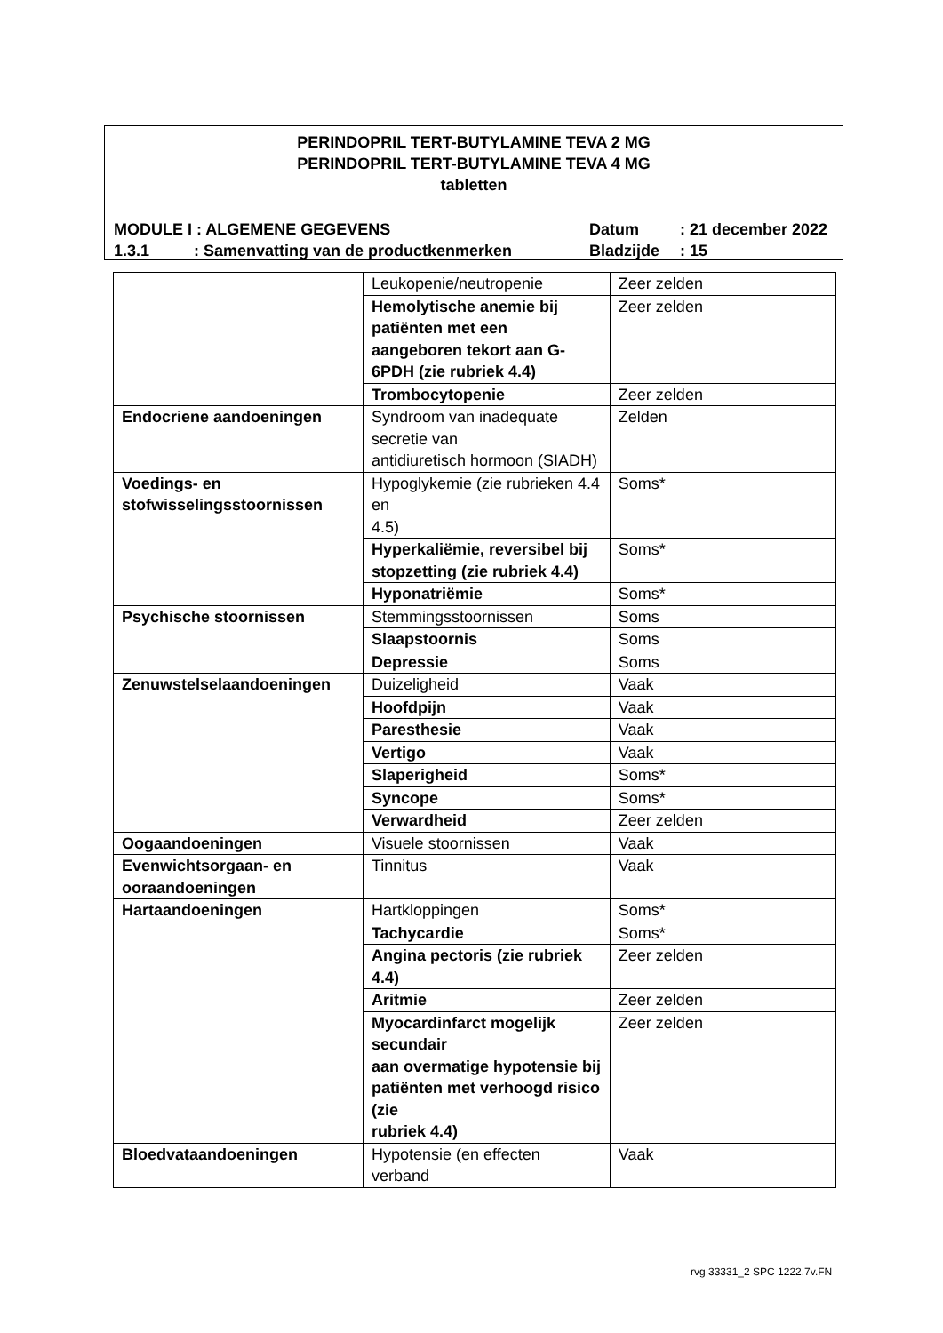PERINDOPRIL TERT-BUTYLAMINE TEVA 2 MG
PERINDOPRIL TERT-BUTYLAMINE TEVA 4 MG
tabletten
MODULE I : ALGEMENE GEGEVENS Datum: 21 december 2022 1.3.1: Samenvatting van de productkenmerken Bladzijde: 15
| | Leukopenie/neutropenie | Zeer zelden |
| | Hemolytische anemie bij patiënten met een aangeboren tekort aan G-6PDH (zie rubriek 4.4) | Zeer zelden |
| | Trombocytopenie | Zeer zelden |
| Endocriene aandoeningen | Syndroom van inadequate secretie van antidiuretisch hormoon (SIADH) | Zelden |
| Voedings- en stofwisselingsstoornissen | Hypoglykemie (zie rubrieken 4.4 en 4.5) | Soms* |
| | Hyperkaliëmie, reversibel bij stopzetting (zie rubriek 4.4) | Soms* |
| | Hyponatriëmie | Soms* |
| Psychische stoornissen | Stemmingsstoornissen | Soms |
| | Slaapstoornis | Soms |
| | Depressie | Soms |
| Zenuwstelselaandoeningen | Duizeligheid | Vaak |
| | Hoofdpijn | Vaak |
| | Paresthesie | Vaak |
| | Vertigo | Vaak |
| | Slaperigheid | Soms* |
| | Syncope | Soms* |
| | Verwardheid | Zeer zelden |
| Oogaandoeningen | Visuele stoornissen | Vaak |
| Evenwichtsorgaan- en ooraandoeningen | Tinnitus | Vaak |
| Hartaandoeningen | Hartkloppingen | Soms* |
| | Tachycardie | Soms* |
| | Angina pectoris (zie rubriek 4.4) | Zeer zelden |
| | Aritmie | Zeer zelden |
| | Myocardinfarct mogelijk secundair aan overmatige hypotensie bij patiënten met verhoogd risico (zie rubriek 4.4) | Zeer zelden |
| Bloedvataandoeningen | Hypotensie (en effecten verband | Vaak |
rvg 33331_2 SPC 1222.7v.FN